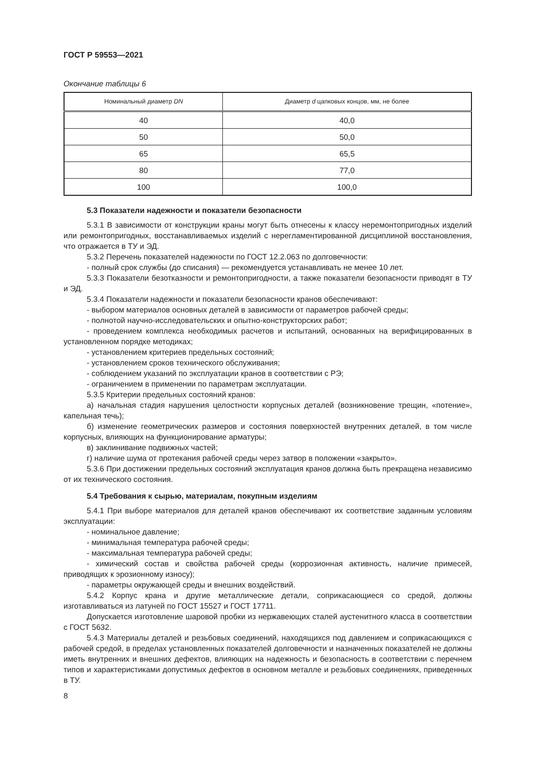ГОСТ Р 59553—2021
Окончание таблицы 6
| Номинальный диаметр DN | Диаметр d цапковых концов, мм, не более |
| --- | --- |
| 40 | 40,0 |
| 50 | 50,0 |
| 65 | 65,5 |
| 80 | 77,0 |
| 100 | 100,0 |
5.3 Показатели надежности и показатели безопасности
5.3.1 В зависимости от конструкции краны могут быть отнесены к классу неремонтопригодных изделий или ремонтопригодных, восстанавливаемых изделий с нерегламентированной дисциплиной восстановления, что отражается в ТУ и ЭД.
5.3.2 Перечень показателей надежности по ГОСТ 12.2.063 по долговечности:
- полный срок службы (до списания) — рекомендуется устанавливать не менее 10 лет.
5.3.3 Показатели безотказности и ремонтопригодности, а также показатели безопасности приводят в ТУ и ЭД.
5.3.4 Показатели надежности и показатели безопасности кранов обеспечивают:
- выбором материалов основных деталей в зависимости от параметров рабочей среды;
- полнотой научно-исследовательских и опытно-конструкторских работ;
- проведением комплекса необходимых расчетов и испытаний, основанных на верифицированных в установленном порядке методиках;
- установлением критериев предельных состояний;
- установлением сроков технического обслуживания;
- соблюдением указаний по эксплуатации кранов в соответствии с РЭ;
- ограничением в применении по параметрам эксплуатации.
5.3.5 Критерии предельных состояний кранов:
а) начальная стадия нарушения целостности корпусных деталей (возникновение трещин, «потение», капельная течь);
б) изменение геометрических размеров и состояния поверхностей внутренних деталей, в том числе корпусных, влияющих на функционирование арматуры;
в) заклинивание подвижных частей;
г) наличие шума от протекания рабочей среды через затвор в положении «закрыто».
5.3.6 При достижении предельных состояний эксплуатация кранов должна быть прекращена независимо от их технического состояния.
5.4 Требования к сырью, материалам, покупным изделиям
5.4.1 При выборе материалов для деталей кранов обеспечивают их соответствие заданным условиям эксплуатации:
- номинальное давление;
- минимальная температура рабочей среды;
- максимальная температура рабочей среды;
- химический состав и свойства рабочей среды (коррозионная активность, наличие примесей, приводящих к эрозионному износу);
- параметры окружающей среды и внешних воздействий.
5.4.2 Корпус крана и другие металлические детали, соприкасающиеся со средой, должны изготавливаться из латуней по ГОСТ 15527 и ГОСТ 17711.
Допускается изготовление шаровой пробки из нержавеющих сталей аустенитного класса в соответствии с ГОСТ 5632.
5.4.3 Материалы деталей и резьбовых соединений, находящихся под давлением и соприкасающихся с рабочей средой, в пределах установленных показателей долговечности и назначенных показателей не должны иметь внутренних и внешних дефектов, влияющих на надежность и безопасность в соответствии с перечнем типов и характеристиками допустимых дефектов в основном металле и резьбовых соединениях, приведенных в ТУ.
8